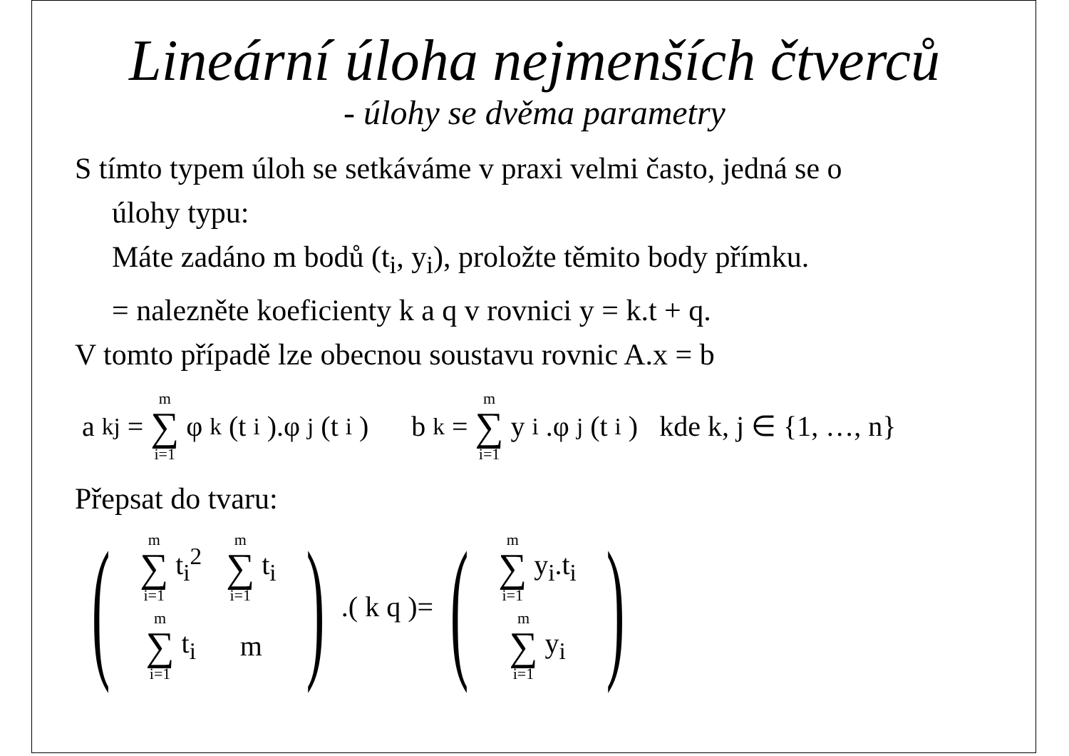Lineární úloha nejmenších čtverců
- úlohy se dvěma parametry
S tímto typem úloh se setkáváme v praxi velmi často, jedná se o
úlohy typu:
Máte zadáno m bodů (t<sub>i</sub>, y<sub>i</sub>), proložte těmito body přímku.
= nalezněte koeficienty k a q v rovnici y = k.t + q.
V tomto případě lze obecnou soustavu rovnic A.x = b
a<sub>kj</sub> = m ∑ i=1 φ<sub>k</sub>(t<sub>i</sub>).φ<sub>j</sub>(t<sub>i</sub>) b<sub>k</sub> = m ∑ i=1 y<sub>i</sub>.φ<sub>j</sub>(t<sub>i</sub>) kde k, j ∈ {1, …, n}
Přepsat do tvaru:
(
| m ∑ i=1 t<sub>i</sub><sup>2</sup> | m ∑ i=1 t<sub>i</sub> |
| m ∑ i=1 t<sub>i</sub> | m |
). ( k q ) = (
| m ∑ i=1 y<sub>i</sub>.t<sub>i</sub> |
| m ∑ i=1 y<sub>i</sub> |
)